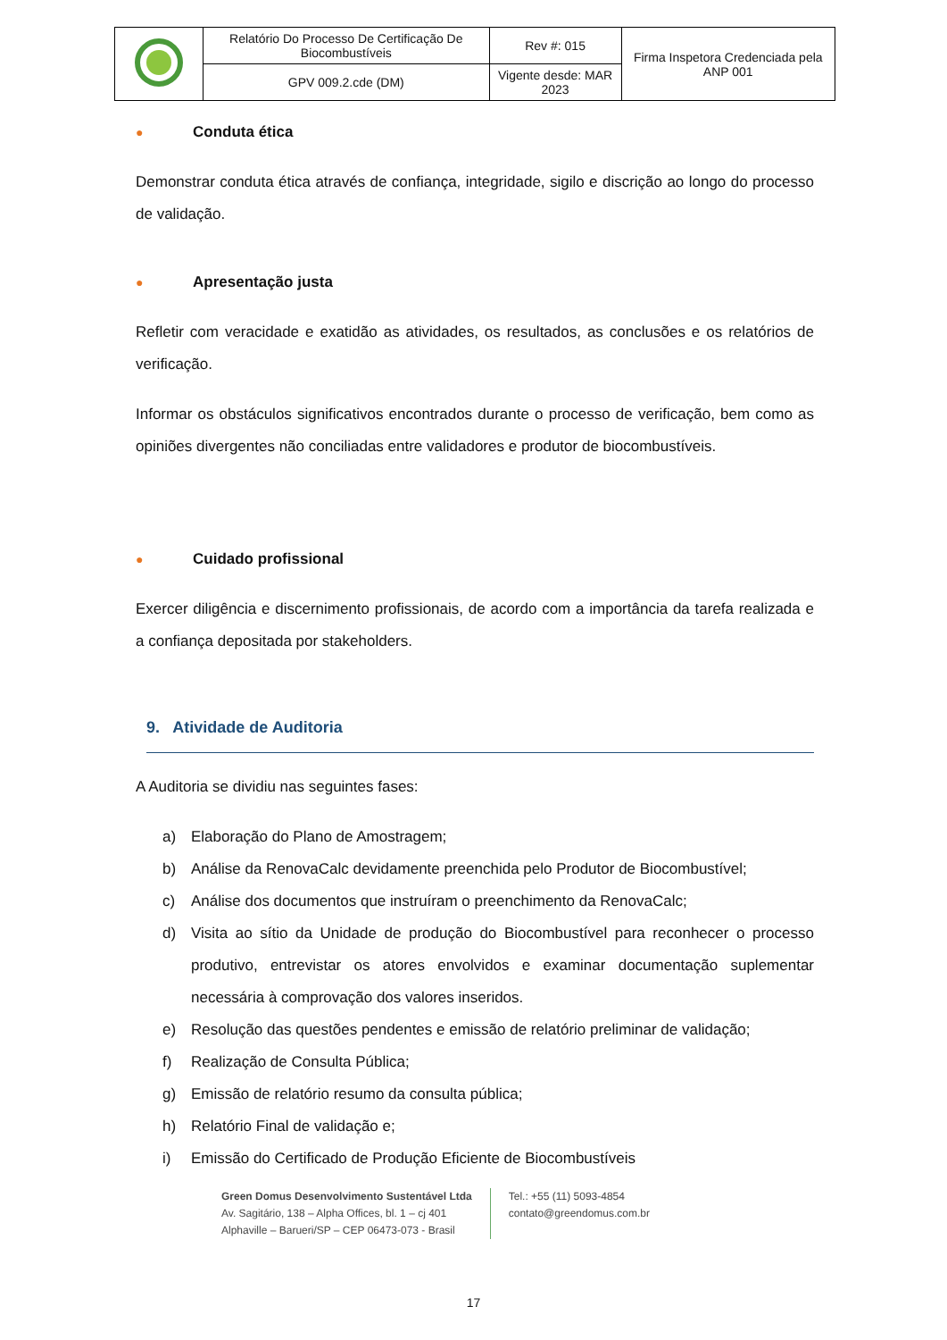| | Relatório Do Processo De Certificação De Biocombustíveis | Rev #: 015 | Firma Inspetora Credenciada pela ANP 001 |
| | GPV 009.2.cde (DM) | Vigente desde: MAR 2023 | |
● Conduta ética
Demonstrar conduta ética através de confiança, integridade, sigilo e discrição ao longo do processo de validação.
● Apresentação justa
Refletir com veracidade e exatidão as atividades, os resultados, as conclusões e os relatórios de verificação.
Informar os obstáculos significativos encontrados durante o processo de verificação, bem como as opiniões divergentes não conciliadas entre validadores e produtor de biocombustíveis.
● Cuidado profissional
Exercer diligência e discernimento profissionais, de acordo com a importância da tarefa realizada e a confiança depositada por stakeholders.
9. Atividade de Auditoria
A Auditoria se dividiu nas seguintes fases:
a) Elaboração do Plano de Amostragem;
b) Análise da RenovaCalc devidamente preenchida pelo Produtor de Biocombustível;
c) Análise dos documentos que instruíram o preenchimento da RenovaCalc;
d) Visita ao sítio da Unidade de produção do Biocombustível para reconhecer o processo produtivo, entrevistar os atores envolvidos e examinar documentação suplementar necessária à comprovação dos valores inseridos.
e) Resolução das questões pendentes e emissão de relatório preliminar de validação;
f) Realização de Consulta Pública;
g) Emissão de relatório resumo da consulta pública;
h) Relatório Final de validação e;
i) Emissão do Certificado de Produção Eficiente de Biocombustíveis
Green Domus Desenvolvimento Sustentável Ltda
Av. Sagitário, 138 – Alpha Offices, bl. 1 – cj 401
Alphaville – Barueri/SP – CEP 06473-073 - Brasil
Tel.: +55 (11) 5093-4854
contato@greendomus.com.br
17